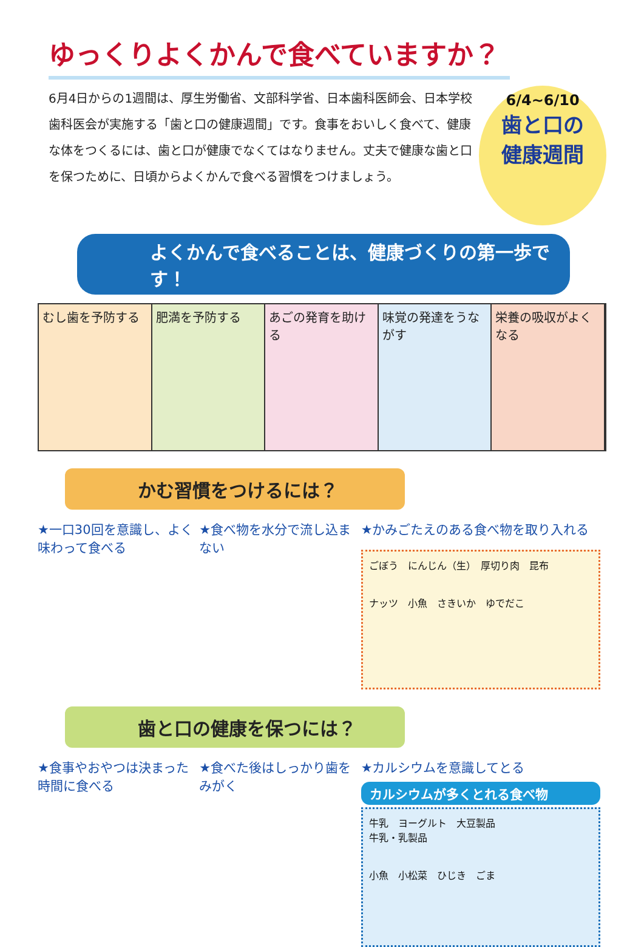ゆっくりよくかんで食べていますか？
6月4日からの1週間は、厚生労働省、文部科学省、日本歯科医師会、日本学校歯科医会が実施する「歯と口の健康週間」です。食事をおいしく食べて、健康な体をつくるには、歯と口が健康でなくてはなりません。丈夫で健康な歯と口を保つために、日頃からよくかんで食べる習慣をつけましょう。
6/4~6/10
歯と口の
健康週間
よくかんで食べることは、健康づくりの第一歩です！
むし歯を予防する 肥満を予防する あごの発育を助ける 味覚の発達をうながす 栄養の吸収がよくなる
かむ習慣をつけるには？
★一口30回を意識し、よく味わって食べる
★食べ物を水分で流し込まない
★かみごたえのある食べ物を取り入れる
ごぼう　にんじん（生）　厚切り肉　昆布
ナッツ　小魚　さきいか　ゆでだこ
歯と口の健康を保つには？
★食事やおやつは決まった時間に食べる
★食べた後はしっかり歯をみがく
★カルシウムを意識してとる
カルシウムが多くとれる食べ物
牛乳　ヨーグルト　大豆製品
牛乳・乳製品
小魚　小松菜　ひじき　ごま